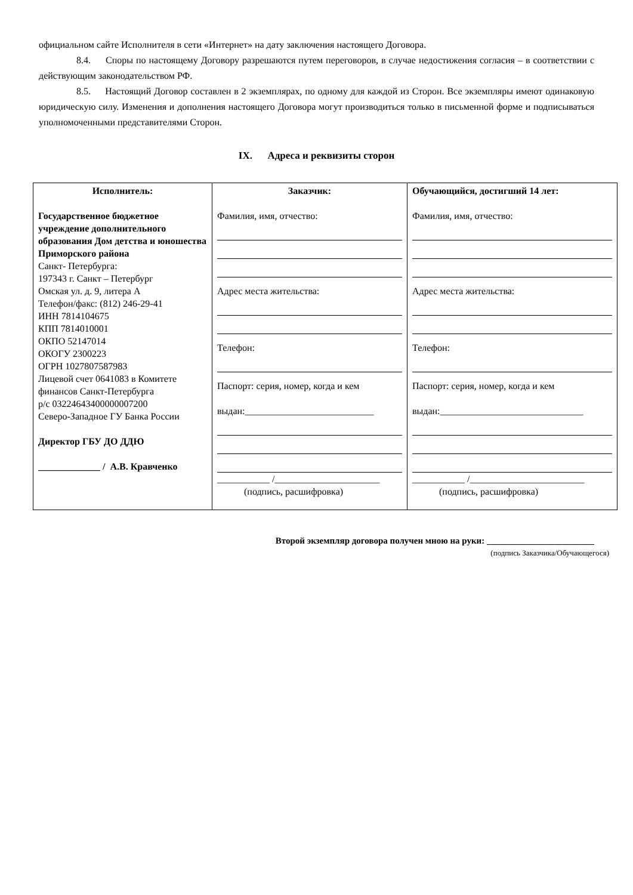официальном сайте Исполнителя в сети «Интернет» на дату заключения настоящего Договора.
8.4. Споры по настоящему Договору разрешаются путем переговоров, в случае недостижения согласия – в соответствии с действующим законодательством РФ.
8.5. Настоящий Договор составлен в 2 экземплярах, по одному для каждой из Сторон. Все экземпляры имеют одинаковую юридическую силу. Изменения и дополнения настоящего Договора могут производиться только в письменной форме и подписываться уполномоченными представителями Сторон.
IX. Адреса и реквизиты сторон
| Исполнитель: Государственное бюджетное учреждение дополнительного образования Дом детства и юношества Приморского района Санкт- Петербурга: 197343 г. Санкт – Петербург Омская ул. д. 9, литера А Телефон/факс: (812) 246-29-41 ИНН 7814104675 КПП 7814010001 ОКПО 52147014 ОКОГУ 2300223 ОГРН 1027807587983 Лицевой счет 0641083 в Комитете финансов Санкт-Петербурга р/с 03224643400000007200 Северо-Западное ГУ Банка России Директор ГБУ ДО ДДЮ _____________ / А.В. Кравченко | Заказчик: Фамилия, имя, отчество: Адрес места жительства: Телефон: Паспорт: серия, номер, когда и кем выдан:___________________________ ___________ /______________________ (подпись, расшифровка) | Обучающийся, достигший 14 лет: Фамилия, имя, отчество: Адрес места жительства: Телефон: Паспорт: серия, номер, когда и кем выдан:______________________________ ___________ /________________________ (подпись, расшифровка) |
Второй экземпляр договора получен мною на руки: ________________________
(подпись Заказчика/Обучающегося)